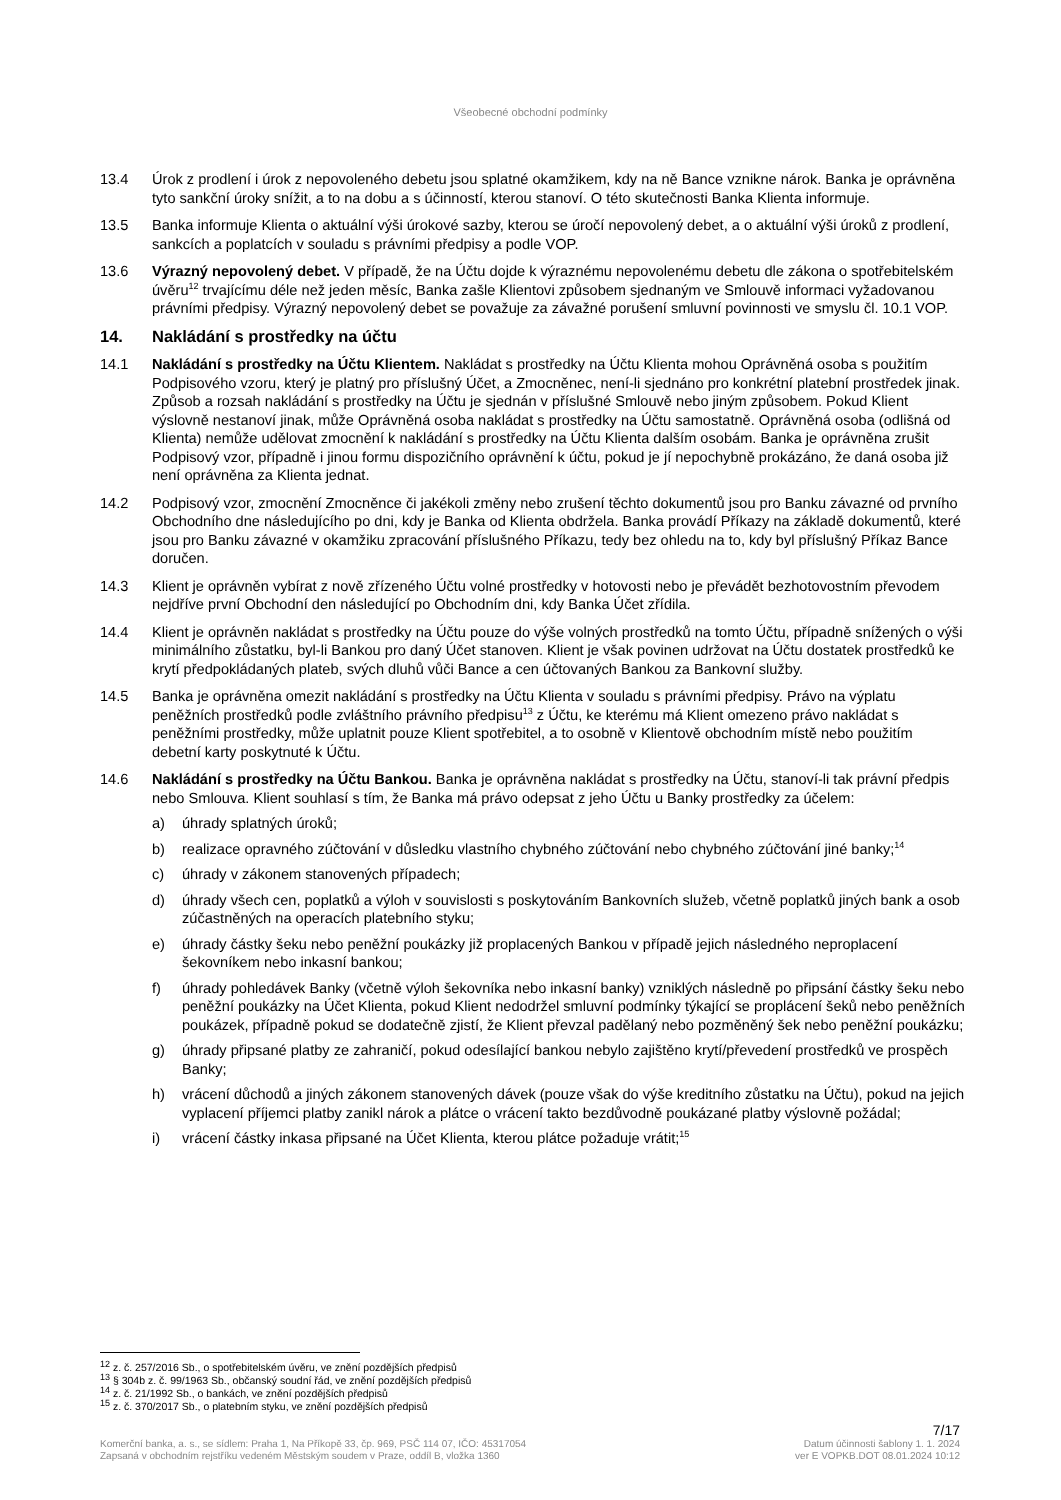Všeobecné obchodní podmínky
13.4 Úrok z prodlení i úrok z nepovoleného debetu jsou splatné okamžikem, kdy na ně Bance vznikne nárok. Banka je oprávněna tyto sankční úroky snížit, a to na dobu a s účinností, kterou stanoví. O této skutečnosti Banka Klienta informuje.
13.5 Banka informuje Klienta o aktuální výši úrokové sazby, kterou se úročí nepovolený debet, a o aktuální výši úroků z prodlení, sankcích a poplatcích v souladu s právními předpisy a podle VOP.
13.6 Výrazný nepovolený debet. V případě, že na Účtu dojde k výraznému nepovolenému debetu dle zákona o spotřebitelském úvěru<sup>12</sup> trvajícímu déle než jeden měsíc, Banka zašle Klientovi způsobem sjednaným ve Smlouvě informaci vyžadovanou právními předpisy. Výrazný nepovolený debet se považuje za závažné porušení smluvní povinnosti ve smyslu čl. 10.1 VOP.
14. Nakládání s prostředky na účtu
14.1 Nakládání s prostředky na Účtu Klientem. Nakládat s prostředky na Účtu Klienta mohou Oprávněná osoba s použitím Podpisového vzoru, který je platný pro příslušný Účet, a Zmocněnec, není-li sjednáno pro konkrétní platební prostředek jinak. Způsob a rozsah nakládání s prostředky na Účtu je sjednán v příslušné Smlouvě nebo jiným způsobem. Pokud Klient výslovně nestanoví jinak, může Oprávněná osoba nakládat s prostředky na Účtu samostatně. Oprávněná osoba (odlišná od Klienta) nemůže udělovat zmocnění k nakládání s prostředky na Účtu Klienta dalším osobám. Banka je oprávněna zrušit Podpisový vzor, případně i jinou formu dispozičního oprávnění k účtu, pokud je jí nepochybně prokázáno, že daná osoba již není oprávněna za Klienta jednat.
14.2 Podpisový vzor, zmocnění Zmocněnce či jakékoli změny nebo zrušení těchto dokumentů jsou pro Banku závazné od prvního Obchodního dne následujícího po dni, kdy je Banka od Klienta obdržela. Banka provádí Příkazy na základě dokumentů, které jsou pro Banku závazné v okamžiku zpracování příslušného Příkazu, tedy bez ohledu na to, kdy byl příslušný Příkaz Bance doručen.
14.3 Klient je oprávněn vybírat z nově zřízeného Účtu volné prostředky v hotovosti nebo je převádět bezhotovostním převodem nejdříve první Obchodní den následující po Obchodním dni, kdy Banka Účet zřídila.
14.4 Klient je oprávněn nakládat s prostředky na Účtu pouze do výše volných prostředků na tomto Účtu, případně snížených o výši minimálního zůstatku, byl-li Bankou pro daný Účet stanoven. Klient je však povinen udržovat na Účtu dostatek prostředků ke krytí předpokládaných plateb, svých dluhů vůči Bance a cen účtovaných Bankou za Bankovní služby.
14.5 Banka je oprávněna omezit nakládání s prostředky na Účtu Klienta v souladu s právními předpisy. Právo na výplatu peněžních prostředků podle zvláštního právního předpisu<sup>13</sup> z Účtu, ke kterému má Klient omezeno právo nakládat s peněžními prostředky, může uplatnit pouze Klient spotřebitel, a to osobně v Klientově obchodním místě nebo použitím debetní karty poskytnuté k Účtu.
14.6 Nakládání s prostředky na Účtu Bankou. Banka je oprávněna nakládat s prostředky na Účtu, stanoví-li tak právní předpis nebo Smlouva. Klient souhlasí s tím, že Banka má právo odepsat z jeho Účtu u Banky prostředky za účelem:
a) úhrady splatných úroků;
b) realizace opravného zúčtování v důsledku vlastního chybného zúčtování nebo chybného zúčtování jiné banky;<sup>14</sup>
c) úhrady v zákonem stanovených případech;
d) úhrady všech cen, poplatků a výloh v souvislosti s poskytováním Bankovních služeb, včetně poplatků jiných bank a osob zúčastněných na operacích platebního styku;
e) úhrady částky šeku nebo peněžní poukázky již proplacených Bankou v případě jejich následného neproplacení šekovníkem nebo inkasní bankou;
f) úhrady pohledávek Banky (včetně výloh šekovníka nebo inkasní banky) vzniklých následně po připsání částky šeku nebo peněžní poukázky na Účet Klienta, pokud Klient nedodržel smluvní podmínky týkající se proplácení šeků nebo peněžních poukázek, případně pokud se dodatečně zjistí, že Klient převzal padělaný nebo pozměněný šek nebo peněžní poukázku;
g) úhrady připsané platby ze zahraničí, pokud odesílající bankou nebylo zajištěno krytí/převedení prostředků ve prospěch Banky;
h) vrácení důchodů a jiných zákonem stanovených dávek (pouze však do výše kreditního zůstatku na Účtu), pokud na jejich vyplacení příjemci platby zanikl nárok a plátce o vrácení takto bezdůvodně poukázané platby výslovně požádal;
i) vrácení částky inkasa připsané na Účet Klienta, kterou plátce požaduje vrátit;<sup>15</sup>
<sup>12</sup> z. č. 257/2016 Sb., o spotřebitelském úvěru, ve znění pozdějších předpisů
<sup>13</sup> § 304b z. č. 99/1963 Sb., občanský soudní řád, ve znění pozdějších předpisů
<sup>14</sup> z. č. 21/1992 Sb., o bankách, ve znění pozdějších předpisů
<sup>15</sup> z. č. 370/2017 Sb., o platebním styku, ve znění pozdějších předpisů
7/17
Komerční banka, a. s., se sídlem: Praha 1, Na Příkopě 33, čp. 969, PSČ 114 07, IČO: 45317054 Datum účinnosti šablony 1. 1. 2024
Zapsaná v obchodním rejstříku vedeném Městským soudem v Praze, oddíl B, vložka 1360 ver E VOPKB.DOT 08.01.2024 10:12